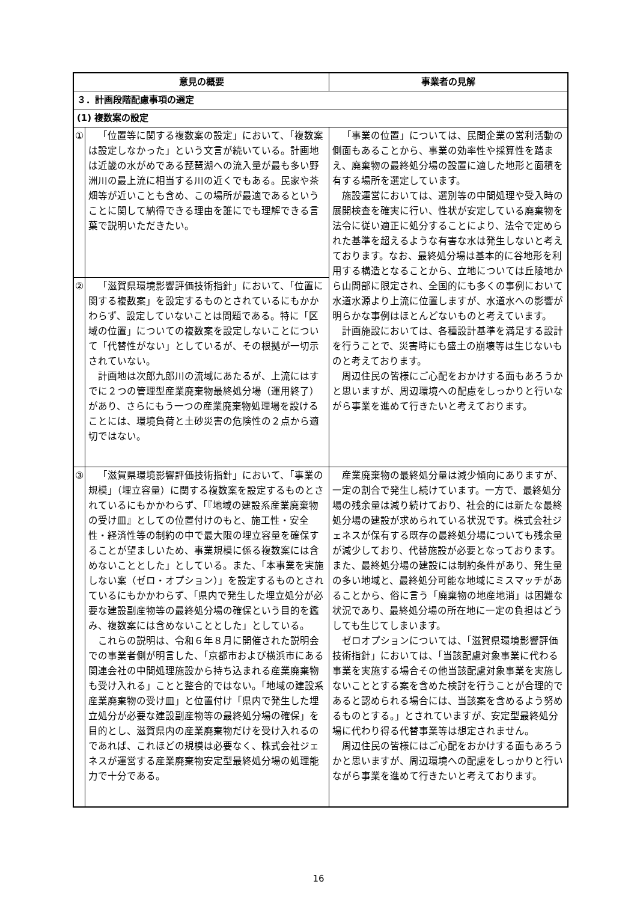| 意見の概要 | | 事業者の見解 |
| --- | --- | --- |
| ３．計画段階配慮事項の選定 | | |
| (1) 複数案の設定 | | |
| ① | 「位置等に関する複数案の設定」において、「複数案は設定しなかった」という文言が続いている。計画地は近畿の水がめである琵琶湖への流入量が最も多い野洲川の最上流に相当する川の近くでもある。民家や茶畑等が近いことも含め、この場所が最適であるということに関して納得できる理由を誰にでも理解できる言葉で説明いただきたい。 | 「事業の位置」については、民間企業の営利活動の側面もあることから、事業の効率性や採算性を踏まえ、廃棄物の最終処分場の設置に適した地形と面積を有する場所を選定しています。 施設運営においては、選別等の中間処理や受入時の展開検査を確実に行い、性状が安定している廃棄物を法令に従い適正に処分することにより、法令で定められた基準を超えるような有害な水は発生しないと考えております。なお、最終処分場は基本的に谷地形を利用する構造となることから、立地については丘陵地から山間部に限定され、全国的にも多くの事例において水道水源より上流に位置しますが、水道水への影響が明らかな事例はほとんどないものと考えています。 計画施設においては、各種設計基準を満足する設計を行うことで、災害時にも盛土の崩壊等は生じないものと考えております。 周辺住民の皆様にご心配をおかけする面もあろうかと思いますが、周辺環境への配慮をしっかりと行いながら事業を進めて行きたいと考えております。 |
| ② | 「滋賀県環境影響評価技術指針」において、「位置に関する複数案」を設定するものとされているにもかかわらず、設定していないことは問題である。特に「区域の位置」についての複数案を設定しないことについて「代替性がない」としているが、その根拠が一切示されていない。 計画地は次郎九郎川の流域にあたるが、上流にはすでに２つの管理型産業廃棄物最終処分場（運用終了）があり、さらにもう一つの産業廃棄物処理場を設けることには、環境負荷と土砂災害の危険性の２点から適切ではない。 | |
| ③ | 「滋賀県環境影響評価技術指針」において、「事業の規模」（埋立容量）に関する複数案を設定するものとされているにもかかわらず、「『地域の建設系産業廃棄物の受け皿』としての位置付けのもと、施工性・安全性・経済性等の制約の中で最大限の埋立容量を確保することが望ましいため、事業規模に係る複数案には含めないこととした」としている。また、「本事業を実施しない案（ゼロ・オプション）」を設定するものとされているにもかかわらず、「県内で発生した埋立処分が必要な建設副産物等の最終処分場の確保という目的を鑑み、複数案には含めないこととした」としている。 これらの説明は、令和６年８月に開催された説明会での事業者側が明言した、「京都市および横浜市にある関連会社の中間処理施設から持ち込まれる産業廃棄物も受け入れる」ことと整合的ではない。「地域の建設系産業廃棄物の受け皿」と位置付け「県内で発生した埋立処分が必要な建設副産物等の最終処分場の確保」を目的とし、滋賀県内の産業廃棄物だけを受け入れるのであれば、これほどの規模は必要なく、株式会社ジェネスが運営する産業廃棄物安定型最終処分場の処理能力で十分である。 | 産業廃棄物の最終処分量は減少傾向にありますが、一定の割合で発生し続けています。一方で、最終処分場の残余量は減り続けており、社会的には新たな最終処分場の建設が求められている状況です。株式会社ジェネスが保有する既存の最終処分場についても残余量が減少しており、代替施設が必要となっております。また、最終処分場の建設には制約条件があり、発生量の多い地域と、最終処分可能な地域にミスマッチがあることから、俗に言う「廃棄物の地産地消」は困難な状況であり、最終処分場の所在地に一定の負担はどうしても生じてしまいます。 ゼロオプションについては、「滋賀県環境影響評価技術指針」においては、「当該配慮対象事業に代わる事業を実施する場合その他当該配慮対象事業を実施しないこととする案を含めた検討を行うことが合理的であると認められる場合には、当該案を含めるよう努めるものとする。」とされていますが、安定型最終処分場に代わり得る代替事業等は想定されません。 周辺住民の皆様にはご心配をおかけする面もあろうかと思いますが、周辺環境への配慮をしっかりと行いながら事業を進めて行きたいと考えております。 |
16